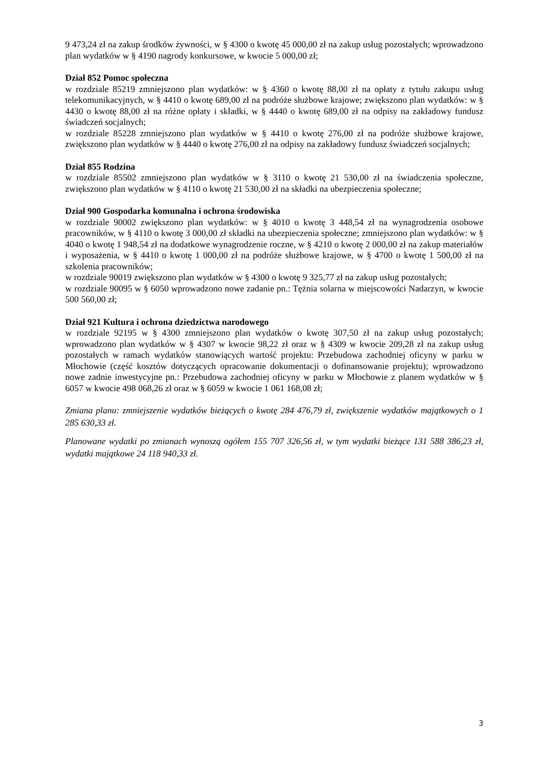9 473,24 zł na zakup środków żywności, w § 4300 o kwotę 45 000,00 zł na zakup usług pozostałych; wprowadzono plan wydatków w § 4190 nagrody konkursowe, w kwocie 5 000,00 zł;
Dział 852 Pomoc społeczna
w rozdziale 85219 zmniejszono plan wydatków: w § 4360 o kwotę 88,00 zł na opłaty z tytułu zakupu usług telekomunikacyjnych, w § 4410 o kwotę 689,00 zł na podróże służbowe krajowe; zwiększono plan wydatków: w § 4430 o kwotę 88,00 zł na różne opłaty i składki, w § 4440 o kwotę 689,00 zł na odpisy na zakładowy fundusz świadczeń socjalnych;
w rozdziale 85228 zmniejszono plan wydatków w § 4410 o kwotę 276,00 zł na podróże służbowe krajowe, zwiększono plan wydatków w § 4440 o kwotę 276,00 zł na odpisy na zakładowy fundusz świadczeń socjalnych;
Dział 855 Rodzina
w rozdziale 85502 zmniejszono plan wydatków w § 3110 o kwotę 21 530,00 zł na świadczenia społeczne, zwiększono plan wydatków w § 4110 o kwotę 21 530,00 zł na składki na ubezpieczenia społeczne;
Dział 900 Gospodarka komunalna i ochrona środowiska
w rozdziale 90002 zwiększono plan wydatków: w § 4010 o kwotę 3 448,54 zł na wynagrodzenia osobowe pracowników, w § 4110 o kwotę 3 000,00 zł składki na ubezpieczenia społeczne; zmniejszono plan wydatków: w § 4040 o kwotę 1 948,54 zł na dodatkowe wynagrodzenie roczne, w § 4210 o kwotę 2 000,00 zł na zakup materiałów i wyposażenia, w § 4410 o kwotę 1 000,00 zł na podróże służbowe krajowe, w § 4700 o kwotę 1 500,00 zł na szkolenia pracowników;
w rozdziale 90019 zwiększono plan wydatków w § 4300 o kwotę 9 325,77 zł na zakup usług pozostałych;
w rozdziale 90095 w § 6050 wprowadzono nowe zadanie pn.: Tężnia solarna w miejscowości Nadarzyn, w kwocie 500 560,00 zł;
Dział 921 Kultura i ochrona dziedzictwa narodowego
w rozdziale 92195 w § 4300 zmniejszono plan wydatków o kwotę 307,50 zł na zakup usług pozostałych; wprowadzono plan wydatków w § 4307 w kwocie 98,22 zł oraz w § 4309 w kwocie 209,28 zł na zakup usług pozostałych w ramach wydatków stanowiących wartość projektu: Przebudowa zachodniej oficyny w parku w Młochowie (część kosztów dotyczących opracowanie dokumentacji o dofinansowanie projektu); wprowadzono nowe zadnie inwestycyjne pn.: Przebudowa zachodniej oficyny w parku w Młochowie z planem wydatków w § 6057 w kwocie 498 068,26 zł oraz w § 6059 w kwocie 1 061 168,08 zł;
Zmiana planu: zmniejszenie wydatków bieżących o kwotę 284 476,79 zł, zwiększenie wydatków majątkowych o 1 285 630,33 zł.
Planowane wydatki po zmianach wynoszą ogółem 155 707 326,56 zł, w tym wydatki bieżące 131 588 386,23 zł, wydatki majątkowe 24 118 940,33 zł.
3